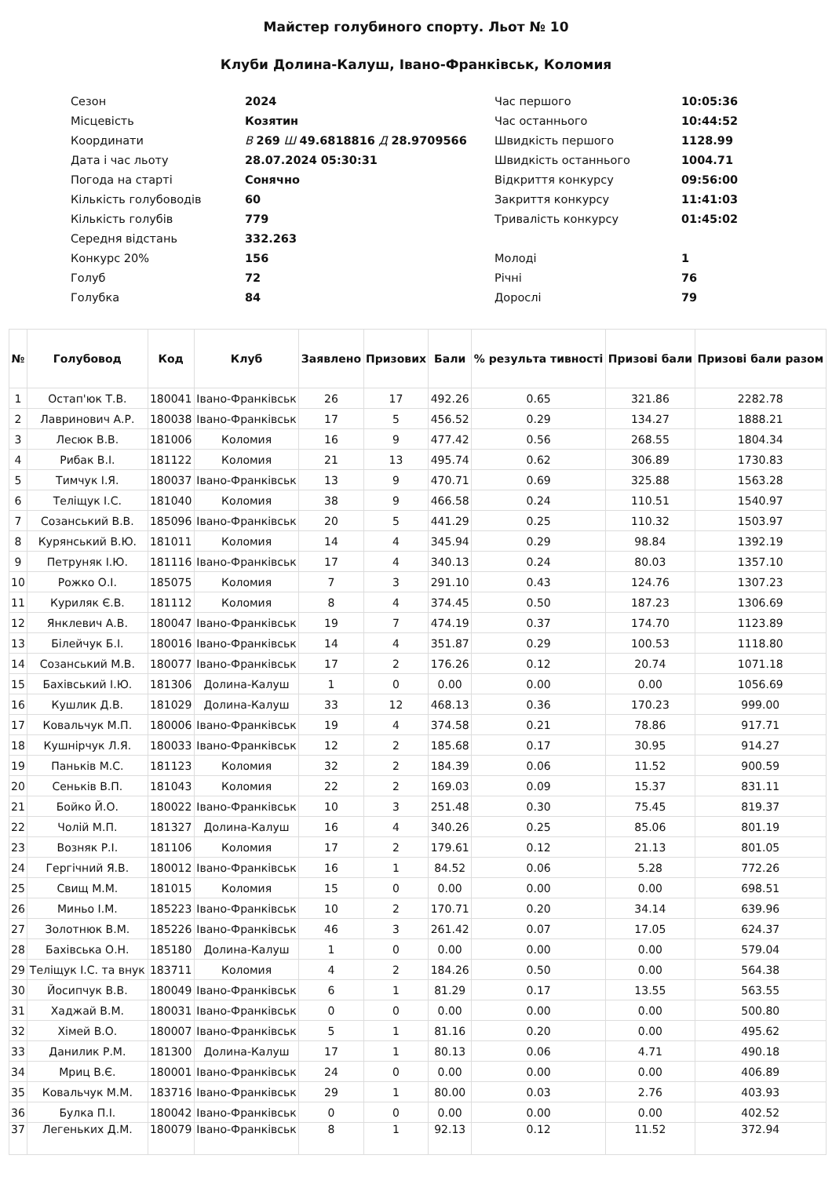Майстер голубиного спорту. Льот № 10
Клуби Долина-Калуш, Івано-Франківськ, Коломия
| Сезон | 2024 | Час першого | 10:05:36 |
| Місцевість | Козятин | Час останнього | 10:44:52 |
| Координати | В 269 Ш 49.6818816 Д 28.9709566 | Швидкість першого | 1128.99 |
| Дата і час льоту | 28.07.2024 05:30:31 | Швидкість останнього | 1004.71 |
| Погода на старті | Сонячно | Відкриття конкурсу | 09:56:00 |
| Кількість голубоводів | 60 | Закриття конкурсу | 11:41:03 |
| Кількість голубів | 779 | Тривалість конкурсу | 01:45:02 |
| Середня відстань | 332.263 | | |
| Конкурс 20% | 156 | Молоді | 1 |
| Голуб | 72 | Річні | 76 |
| Голубка | 84 | Дорослі | 79 |
| № | Голубовод | Код | Клуб | Заявлено | Призових | Бали | % результа тивності | Призові бали | Призові бали разом |
| --- | --- | --- | --- | --- | --- | --- | --- | --- | --- |
| 1 | Остап'юк Т.В. | 180041 | Івано-Франківськ | 26 | 17 | 492.26 | 0.65 | 321.86 | 2282.78 |
| 2 | Лавринович А.Р. | 180038 | Івано-Франківськ | 17 | 5 | 456.52 | 0.29 | 134.27 | 1888.21 |
| 3 | Лесюк В.В. | 181006 | Коломия | 16 | 9 | 477.42 | 0.56 | 268.55 | 1804.34 |
| 4 | Рибак В.І. | 181122 | Коломия | 21 | 13 | 495.74 | 0.62 | 306.89 | 1730.83 |
| 5 | Тимчук І.Я. | 180037 | Івано-Франківськ | 13 | 9 | 470.71 | 0.69 | 325.88 | 1563.28 |
| 6 | Теліщук І.С. | 181040 | Коломия | 38 | 9 | 466.58 | 0.24 | 110.51 | 1540.97 |
| 7 | Созанський В.В. | 185096 | Івано-Франківськ | 20 | 5 | 441.29 | 0.25 | 110.32 | 1503.97 |
| 8 | Курянський В.Ю. | 181011 | Коломия | 14 | 4 | 345.94 | 0.29 | 98.84 | 1392.19 |
| 9 | Петруняк І.Ю. | 181116 | Івано-Франківськ | 17 | 4 | 340.13 | 0.24 | 80.03 | 1357.10 |
| 10 | Рожко О.І. | 185075 | Коломия | 7 | 3 | 291.10 | 0.43 | 124.76 | 1307.23 |
| 11 | Куриляк Є.В. | 181112 | Коломия | 8 | 4 | 374.45 | 0.50 | 187.23 | 1306.69 |
| 12 | Янклевич А.В. | 180047 | Івано-Франківськ | 19 | 7 | 474.19 | 0.37 | 174.70 | 1123.89 |
| 13 | Білейчук Б.І. | 180016 | Івано-Франківськ | 14 | 4 | 351.87 | 0.29 | 100.53 | 1118.80 |
| 14 | Созанський М.В. | 180077 | Івано-Франківськ | 17 | 2 | 176.26 | 0.12 | 20.74 | 1071.18 |
| 15 | Бахівський І.Ю. | 181306 | Долина-Калуш | 1 | 0 | 0.00 | 0.00 | 0.00 | 1056.69 |
| 16 | Кушлик Д.В. | 181029 | Долина-Калуш | 33 | 12 | 468.13 | 0.36 | 170.23 | 999.00 |
| 17 | Ковальчук М.П. | 180006 | Івано-Франківськ | 19 | 4 | 374.58 | 0.21 | 78.86 | 917.71 |
| 18 | Кушнірчук Л.Я. | 180033 | Івано-Франківськ | 12 | 2 | 185.68 | 0.17 | 30.95 | 914.27 |
| 19 | Паньків М.С. | 181123 | Коломия | 32 | 2 | 184.39 | 0.06 | 11.52 | 900.59 |
| 20 | Сеньків В.П. | 181043 | Коломия | 22 | 2 | 169.03 | 0.09 | 15.37 | 831.11 |
| 21 | Бойко Й.О. | 180022 | Івано-Франківськ | 10 | 3 | 251.48 | 0.30 | 75.45 | 819.37 |
| 22 | Чолій М.П. | 181327 | Долина-Калуш | 16 | 4 | 340.26 | 0.25 | 85.06 | 801.19 |
| 23 | Возняк Р.І. | 181106 | Коломия | 17 | 2 | 179.61 | 0.12 | 21.13 | 801.05 |
| 24 | Гергічний Я.В. | 180012 | Івано-Франківськ | 16 | 1 | 84.52 | 0.06 | 5.28 | 772.26 |
| 25 | Свищ М.М. | 181015 | Коломия | 15 | 0 | 0.00 | 0.00 | 0.00 | 698.51 |
| 26 | Миньо І.М. | 185223 | Івано-Франківськ | 10 | 2 | 170.71 | 0.20 | 34.14 | 639.96 |
| 27 | Золотнюк В.М. | 185226 | Івано-Франківськ | 46 | 3 | 261.42 | 0.07 | 17.05 | 624.37 |
| 28 | Бахівська О.Н. | 185180 | Долина-Калуш | 1 | 0 | 0.00 | 0.00 | 0.00 | 579.04 |
| 29 | Теліщук І.С. та внук | 183711 | Коломия | 4 | 2 | 184.26 | 0.50 | 0.00 | 564.38 |
| 30 | Йосипчук В.В. | 180049 | Івано-Франківськ | 6 | 1 | 81.29 | 0.17 | 13.55 | 563.55 |
| 31 | Хаджай В.М. | 180031 | Івано-Франківськ | 0 | 0 | 0.00 | 0.00 | 0.00 | 500.80 |
| 32 | Хімей В.О. | 180007 | Івано-Франківськ | 5 | 1 | 81.16 | 0.20 | 0.00 | 495.62 |
| 33 | Данилик Р.М. | 181300 | Долина-Калуш | 17 | 1 | 80.13 | 0.06 | 4.71 | 490.18 |
| 34 | Мриц В.Є. | 180001 | Івано-Франківськ | 24 | 0 | 0.00 | 0.00 | 0.00 | 406.89 |
| 35 | Ковальчук М.М. | 183716 | Івано-Франківськ | 29 | 1 | 80.00 | 0.03 | 2.76 | 403.93 |
| 36 | Булка П.І. | 180042 | Івано-Франківськ | 0 | 0 | 0.00 | 0.00 | 0.00 | 402.52 |
| 37 | Легеньких Д.М. | 180079 | Івано-Франківськ | 8 | 1 | 92.13 | 0.12 | 11.52 | 372.94 |